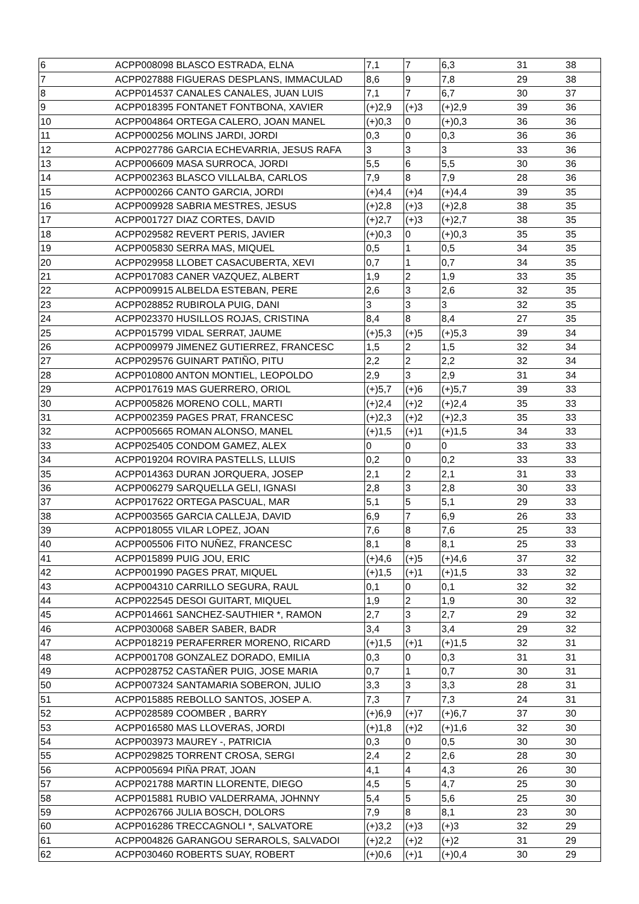| 6 | ACPP008098 BLASCO ESTRADA, ELNA | 7,1 | 7 | 6,3 | 31 | 38 |
| 7 | ACPP027888 FIGUERAS DESPLANS, IMMACULAD | 8,6 | 9 | 7,8 | 29 | 38 |
| 8 | ACPP014537 CANALES CANALES, JUAN LUIS | 7,1 | 7 | 6,7 | 30 | 37 |
| 9 | ACPP018395 FONTANET FONTBONA, XAVIER | (+)2,9 | (+)3 | (+)2,9 | 39 | 36 |
| 10 | ACPP004864 ORTEGA CALERO, JOAN MANEL | (+)0,3 | 0 | (+)0,3 | 36 | 36 |
| 11 | ACPP000256 MOLINS JARDI, JORDI | 0,3 | 0 | 0,3 | 36 | 36 |
| 12 | ACPP027786 GARCIA ECHEVARRIA, JESUS RAFA | 3 | 3 | 3 | 33 | 36 |
| 13 | ACPP006609 MASA SURROCA, JORDI | 5,5 | 6 | 5,5 | 30 | 36 |
| 14 | ACPP002363 BLASCO VILLALBA, CARLOS | 7,9 | 8 | 7,9 | 28 | 36 |
| 15 | ACPP000266 CANTO GARCIA, JORDI | (+)4,4 | (+)4 | (+)4,4 | 39 | 35 |
| 16 | ACPP009928 SABRIA MESTRES, JESUS | (+)2,8 | (+)3 | (+)2,8 | 38 | 35 |
| 17 | ACPP001727 DIAZ CORTES, DAVID | (+)2,7 | (+)3 | (+)2,7 | 38 | 35 |
| 18 | ACPP029582 REVERT PERIS, JAVIER | (+)0,3 | 0 | (+)0,3 | 35 | 35 |
| 19 | ACPP005830 SERRA MAS, MIQUEL | 0,5 | 1 | 0,5 | 34 | 35 |
| 20 | ACPP029958 LLOBET CASACUBERTA, XEVI | 0,7 | 1 | 0,7 | 34 | 35 |
| 21 | ACPP017083 CANER VAZQUEZ, ALBERT | 1,9 | 2 | 1,9 | 33 | 35 |
| 22 | ACPP009915 ALBELDA ESTEBAN, PERE | 2,6 | 3 | 2,6 | 32 | 35 |
| 23 | ACPP028852 RUBIROLA PUIG, DANI | 3 | 3 | 3 | 32 | 35 |
| 24 | ACPP023370 HUSILLOS ROJAS, CRISTINA | 8,4 | 8 | 8,4 | 27 | 35 |
| 25 | ACPP015799 VIDAL SERRAT, JAUME | (+)5,3 | (+)5 | (+)5,3 | 39 | 34 |
| 26 | ACPP009979 JIMENEZ GUTIERREZ, FRANCESC | 1,5 | 2 | 1,5 | 32 | 34 |
| 27 | ACPP029576 GUINART PATIÑO, PITU | 2,2 | 2 | 2,2 | 32 | 34 |
| 28 | ACPP010800 ANTON MONTIEL, LEOPOLDO | 2,9 | 3 | 2,9 | 31 | 34 |
| 29 | ACPP017619 MAS GUERRERO, ORIOL | (+)5,7 | (+)6 | (+)5,7 | 39 | 33 |
| 30 | ACPP005826 MORENO COLL, MARTI | (+)2,4 | (+)2 | (+)2,4 | 35 | 33 |
| 31 | ACPP002359 PAGES PRAT, FRANCESC | (+)2,3 | (+)2 | (+)2,3 | 35 | 33 |
| 32 | ACPP005665 ROMAN ALONSO, MANEL | (+)1,5 | (+)1 | (+)1,5 | 34 | 33 |
| 33 | ACPP025405 CONDOM GAMEZ, ALEX | 0 | 0 | 0 | 33 | 33 |
| 34 | ACPP019204 ROVIRA PASTELLS, LLUIS | 0,2 | 0 | 0,2 | 33 | 33 |
| 35 | ACPP014363 DURAN JORQUERA, JOSEP | 2,1 | 2 | 2,1 | 31 | 33 |
| 36 | ACPP006279 SARQUELLA GELI, IGNASI | 2,8 | 3 | 2,8 | 30 | 33 |
| 37 | ACPP017622 ORTEGA PASCUAL, MAR | 5,1 | 5 | 5,1 | 29 | 33 |
| 38 | ACPP003565 GARCIA CALLEJA, DAVID | 6,9 | 7 | 6,9 | 26 | 33 |
| 39 | ACPP018055 VILAR LOPEZ, JOAN | 7,6 | 8 | 7,6 | 25 | 33 |
| 40 | ACPP005506 FITO NUÑEZ, FRANCESC | 8,1 | 8 | 8,1 | 25 | 33 |
| 41 | ACPP015899 PUIG JOU, ERIC | (+)4,6 | (+)5 | (+)4,6 | 37 | 32 |
| 42 | ACPP001990 PAGES PRAT, MIQUEL | (+)1,5 | (+)1 | (+)1,5 | 33 | 32 |
| 43 | ACPP004310 CARRILLO SEGURA, RAUL | 0,1 | 0 | 0,1 | 32 | 32 |
| 44 | ACPP022545 DESOI GUITART, MIQUEL | 1,9 | 2 | 1,9 | 30 | 32 |
| 45 | ACPP014661 SANCHEZ-SAUTHIER *, RAMON | 2,7 | 3 | 2,7 | 29 | 32 |
| 46 | ACPP030068 SABER SABER, BADR | 3,4 | 3 | 3,4 | 29 | 32 |
| 47 | ACPP018219 PERAFERRER MORENO, RICARD | (+)1,5 | (+)1 | (+)1,5 | 32 | 31 |
| 48 | ACPP001708 GONZALEZ DORADO, EMILIA | 0,3 | 0 | 0,3 | 31 | 31 |
| 49 | ACPP028752 CASTAÑER PUIG, JOSE MARIA | 0,7 | 1 | 0,7 | 30 | 31 |
| 50 | ACPP007324 SANTAMARIA SOBERON, JULIO | 3,3 | 3 | 3,3 | 28 | 31 |
| 51 | ACPP015885 REBOLLO SANTOS, JOSEP A. | 7,3 | 7 | 7,3 | 24 | 31 |
| 52 | ACPP028589 COOMBER , BARRY | (+)6,9 | (+)7 | (+)6,7 | 37 | 30 |
| 53 | ACPP016580 MAS LLOVERAS, JORDI | (+)1,8 | (+)2 | (+)1,6 | 32 | 30 |
| 54 | ACPP003973 MAUREY -, PATRICIA | 0,3 | 0 | 0,5 | 30 | 30 |
| 55 | ACPP029825 TORRENT CROSA, SERGI | 2,4 | 2 | 2,6 | 28 | 30 |
| 56 | ACPP005694 PIÑA PRAT, JOAN | 4,1 | 4 | 4,3 | 26 | 30 |
| 57 | ACPP021788 MARTIN LLORENTE, DIEGO | 4,5 | 5 | 4,7 | 25 | 30 |
| 58 | ACPP015881 RUBIO VALDERRAMA, JOHNNY | 5,4 | 5 | 5,6 | 25 | 30 |
| 59 | ACPP026766 JULIA BOSCH, DOLORS | 7,9 | 8 | 8,1 | 23 | 30 |
| 60 | ACPP016286 TRECCAGNOLI *, SALVATORE | (+)3,2 | (+)3 | (+)3 | 32 | 29 |
| 61 | ACPP004826 GARANGOU SERAROLS, SALVADOI | (+)2,2 | (+)2 | (+)2 | 31 | 29 |
| 62 | ACPP030460 ROBERTS SUAY, ROBERT | (+)0,6 | (+)1 | (+)0,4 | 30 | 29 |